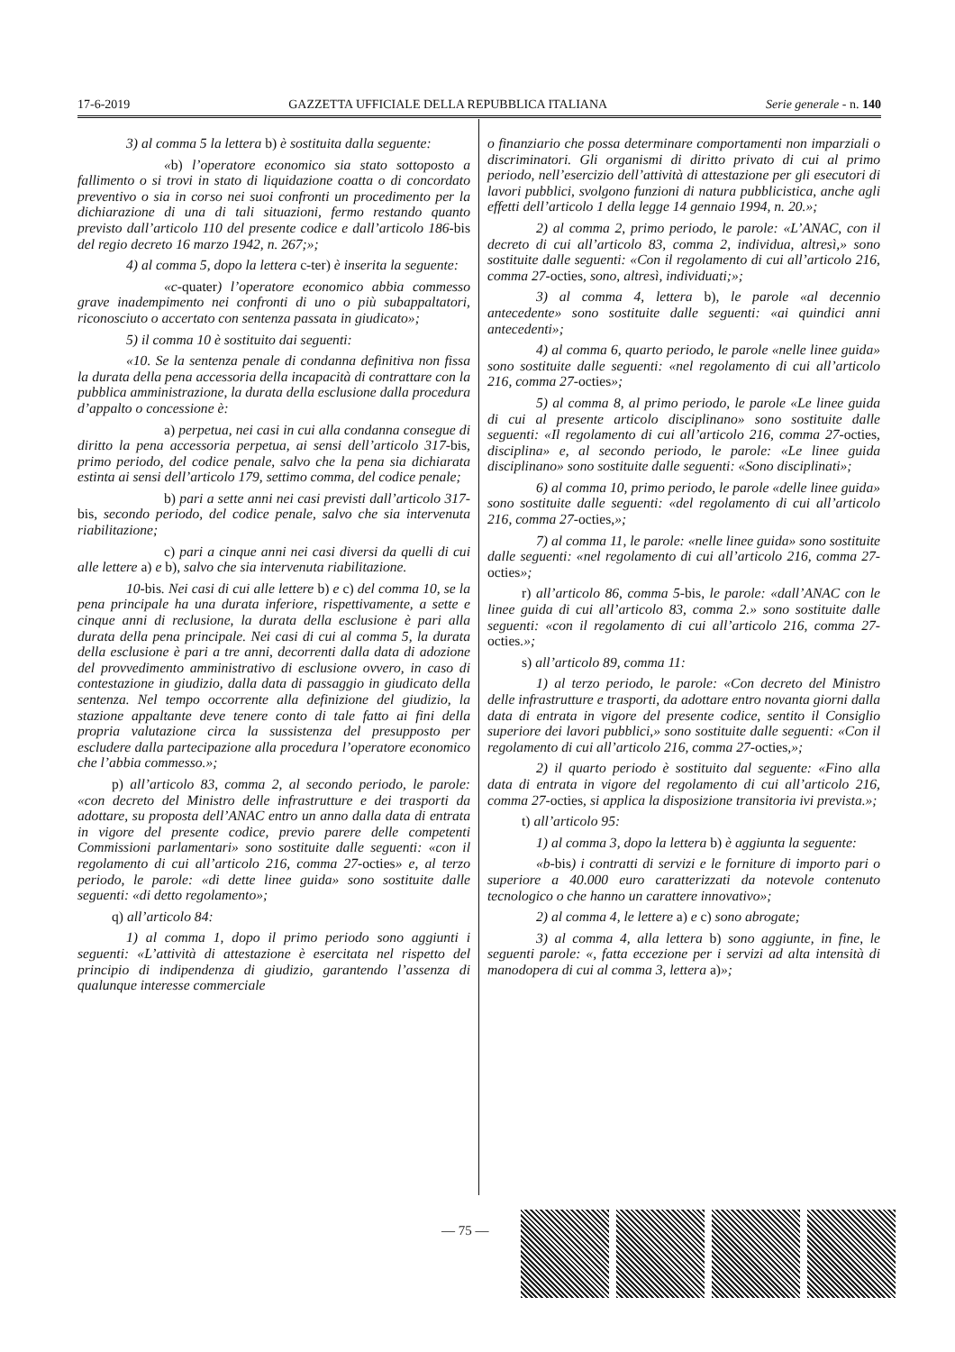17-6-2019 GAZZETTA UFFICIALE DELLA REPUBBLICA ITALIANA Serie generale - n. 140
3) al comma 5 la lettera b) è sostituita dalla seguente:
«b) l’operatore economico sia stato sottoposto a fallimento o si trovi in stato di liquidazione coatta o di concordato preventivo o sia in corso nei suoi confronti un procedimento per la dichiarazione di una di tali situazioni, fermo restando quanto previsto dall’articolo 110 del presente codice e dall’articolo 186-bis del regio decreto 16 marzo 1942, n. 267;»;
4) al comma 5, dopo la lettera c-ter) è inserita la seguente:
«c-quater) l’operatore economico abbia commesso grave inadempimento nei confronti di uno o più subappaltatori, riconosciuto o accertato con sentenza passata in giudicato»;
5) il comma 10 è sostituito dai seguenti:
«10. Se la sentenza penale di condanna definitiva non fissa la durata della pena accessoria della incapacità di contrattare con la pubblica amministrazione, la durata della esclusione dalla procedura d’appalto o concessione è:
a) perpetua, nei casi in cui alla condanna consegue di diritto la pena accessoria perpetua, ai sensi dell’articolo 317-bis, primo periodo, del codice penale, salvo che la pena sia dichiarata estinta ai sensi dell’articolo 179, settimo comma, del codice penale;
b) pari a sette anni nei casi previsti dall’articolo 317-bis, secondo periodo, del codice penale, salvo che sia intervenuta riabilitazione;
c) pari a cinque anni nei casi diversi da quelli di cui alle lettere a) e b), salvo che sia intervenuta riabilitazione.
10-bis. Nei casi di cui alle lettere b) e c) del comma 10, se la pena principale ha una durata inferiore, rispettivamente, a sette e cinque anni di reclusione, la durata della esclusione è pari alla durata della pena principale. Nei casi di cui al comma 5, la durata della esclusione è pari a tre anni, decorrenti dalla data di adozione del provvedimento amministrativo di esclusione ovvero, in caso di contestazione in giudizio, dalla data di passaggio in giudicato della sentenza. Nel tempo occorrente alla definizione del giudizio, la stazione appaltante deve tenere conto di tale fatto ai fini della propria valutazione circa la sussistenza del presupposto per escludere dalla partecipazione alla procedura l’operatore economico che l’abbia commesso.»;
p) all’articolo 83, comma 2, al secondo periodo, le parole: «con decreto del Ministro delle infrastrutture e dei trasporti da adottare, su proposta dell’ANAC entro un anno dalla data di entrata in vigore del presente codice, previo parere delle competenti Commissioni parlamentari» sono sostituite dalle seguenti: «con il regolamento di cui all’articolo 216, comma 27-octies» e, al terzo periodo, le parole: «di dette linee guida» sono sostituite dalle seguenti: «di detto regolamento»;
q) all’articolo 84:
1) al comma 1, dopo il primo periodo sono aggiunti i seguenti: «L’attività di attestazione è esercitata nel rispetto del principio di indipendenza di giudizio, garantendo l’assenza di qualunque interesse commerciale
o finanziario che possa determinare comportamenti non imparziali o discriminatori. Gli organismi di diritto privato di cui al primo periodo, nell’esercizio dell’attività di attestazione per gli esecutori di lavori pubblici, svolgono funzioni di natura pubblicistica, anche agli effetti dell’articolo 1 della legge 14 gennaio 1994, n. 20.»;
2) al comma 2, primo periodo, le parole: «L’ANAC, con il decreto di cui all’articolo 83, comma 2, individua, altresì,» sono sostituite dalle seguenti: «Con il regolamento di cui all’articolo 216, comma 27-octies, sono, altresì, individuati;»;
3) al comma 4, lettera b), le parole «al decennio antecedente» sono sostituite dalle seguenti: «ai quindici anni antecedenti»;
4) al comma 6, quarto periodo, le parole «nelle linee guida» sono sostituite dalle seguenti: «nel regolamento di cui all’articolo 216, comma 27-octies»;
5) al comma 8, al primo periodo, le parole «Le linee guida di cui al presente articolo disciplinano» sono sostituite dalle seguenti: «Il regolamento di cui all’articolo 216, comma 27-octies, disciplina» e, al secondo periodo, le parole: «Le linee guida disciplinano» sono sostituite dalle seguenti: «Sono disciplinati»;
6) al comma 10, primo periodo, le parole «delle linee guida» sono sostituite dalle seguenti: «del regolamento di cui all’articolo 216, comma 27-octies,»;
7) al comma 11, le parole: «nelle linee guida» sono sostituite dalle seguenti: «nel regolamento di cui all’articolo 216, comma 27-octies»;
r) all’articolo 86, comma 5-bis, le parole: «dall’ANAC con le linee guida di cui all’articolo 83, comma 2.» sono sostituite dalle seguenti: «con il regolamento di cui all’articolo 216, comma 27-octies.»;
s) all’articolo 89, comma 11:
1) al terzo periodo, le parole: «Con decreto del Ministro delle infrastrutture e trasporti, da adottare entro novanta giorni dalla data di entrata in vigore del presente codice, sentito il Consiglio superiore dei lavori pubblici,» sono sostituite dalle seguenti: «Con il regolamento di cui all’articolo 216, comma 27-octies,»;
2) il quarto periodo è sostituito dal seguente: «Fino alla data di entrata in vigore del regolamento di cui all’articolo 216, comma 27-octies, si applica la disposizione transitoria ivi prevista.»;
t) all’articolo 95:
1) al comma 3, dopo la lettera b) è aggiunta la seguente:
«b-bis) i contratti di servizi e le forniture di importo pari o superiore a 40.000 euro caratterizzati da notevole contenuto tecnologico o che hanno un carattere innovativo»;
2) al comma 4, le lettere a) e c) sono abrogate;
3) al comma 4, alla lettera b) sono aggiunte, in fine, le seguenti parole: «, fatta eccezione per i servizi ad alta intensità di manodopera di cui al comma 3, lettera a)»;
— 75 —